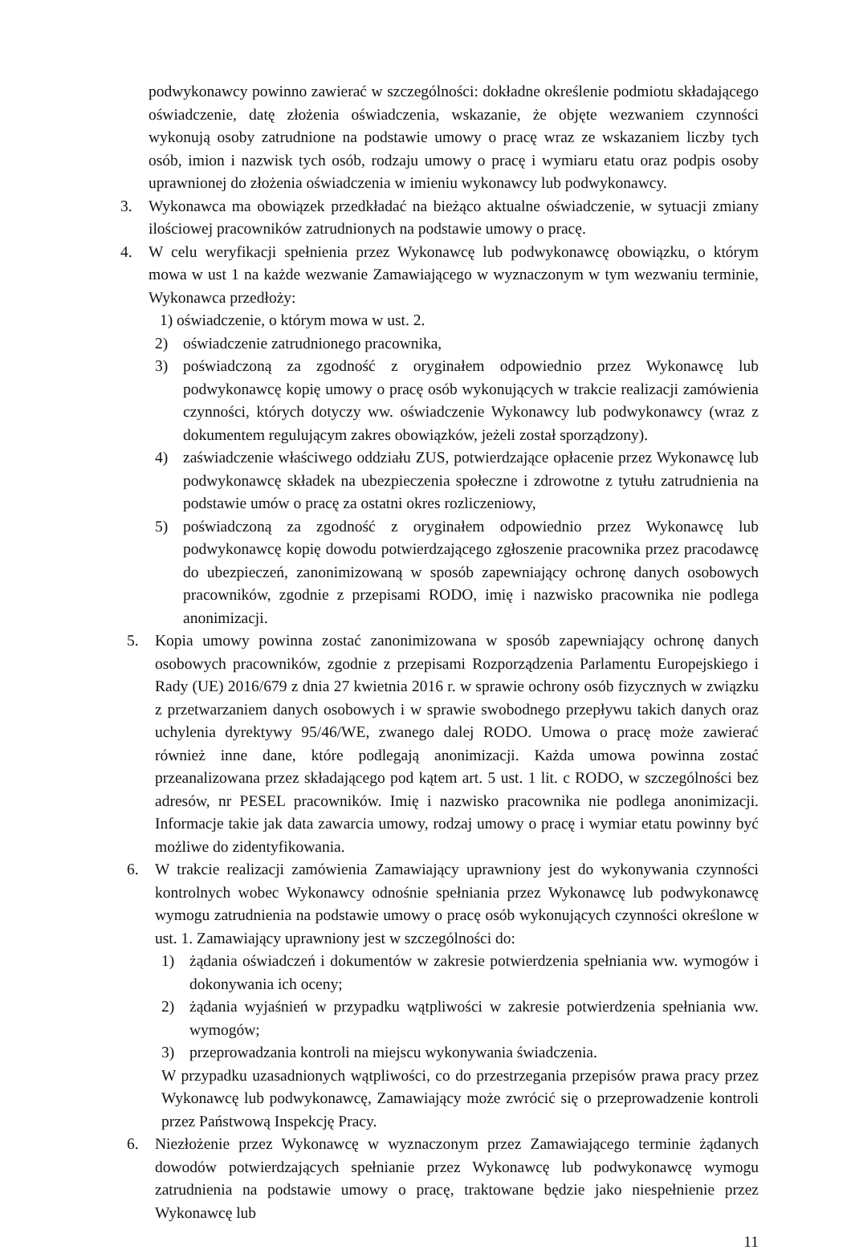podwykonawcy powinno zawierać w szczególności: dokładne określenie podmiotu składającego oświadczenie, datę złożenia oświadczenia, wskazanie, że objęte wezwaniem czynności wykonują osoby zatrudnione na podstawie umowy o pracę wraz ze wskazaniem liczby tych osób, imion i nazwisk tych osób, rodzaju umowy o pracę i wymiaru etatu oraz podpis osoby uprawnionej do złożenia oświadczenia w imieniu wykonawcy lub podwykonawcy.
3. Wykonawca ma obowiązek przedkładać na bieżąco aktualne oświadczenie, w sytuacji zmiany ilościowej pracowników zatrudnionych na podstawie umowy o pracę.
4. W celu weryfikacji spełnienia przez Wykonawcę lub podwykonawcę obowiązku, o którym mowa w ust 1 na każde wezwanie Zamawiającego w wyznaczonym w tym wezwaniu terminie, Wykonawca przedłoży:
1) oświadczenie, o którym mowa w ust. 2.
2) oświadczenie zatrudnionego pracownika,
3) poświadczoną za zgodność z oryginałem odpowiednio przez Wykonawcę lub podwykonawcę kopię umowy o pracę osób wykonujących w trakcie realizacji zamówienia czynności, których dotyczy ww. oświadczenie Wykonawcy lub podwykonawcy (wraz z dokumentem regulującym zakres obowiązków, jeżeli został sporządzony).
4) zaświadczenie właściwego oddziału ZUS, potwierdzające opłacenie przez Wykonawcę lub podwykonawcę składek na ubezpieczenia społeczne i zdrowotne z tytułu zatrudnienia na podstawie umów o pracę za ostatni okres rozliczeniowy,
5) poświadczoną za zgodność z oryginałem odpowiednio przez Wykonawcę lub podwykonawcę kopię dowodu potwierdzającego zgłoszenie pracownika przez pracodawcę do ubezpieczeń, zanonimizowaną w sposób zapewniający ochronę danych osobowych pracowników, zgodnie z przepisami RODO, imię i nazwisko pracownika nie podlega anonimizacji.
5. Kopia umowy powinna zostać zanonimizowana w sposób zapewniający ochronę danych osobowych pracowników, zgodnie z przepisami Rozporządzenia Parlamentu Europejskiego i Rady (UE) 2016/679 z dnia 27 kwietnia 2016 r. w sprawie ochrony osób fizycznych w związku z przetwarzaniem danych osobowych i w sprawie swobodnego przepływu takich danych oraz uchylenia dyrektywy 95/46/WE, zwanego dalej RODO. Umowa o pracę może zawierać również inne dane, które podlegają anonimizacji. Każda umowa powinna zostać przeanalizowana przez składającego pod kątem art. 5 ust. 1 lit. c RODO, w szczególności bez adresów, nr PESEL pracowników. Imię i nazwisko pracownika nie podlega anonimizacji. Informacje takie jak data zawarcia umowy, rodzaj umowy o pracę i wymiar etatu powinny być możliwe do zidentyfikowania.
6. W trakcie realizacji zamówienia Zamawiający uprawniony jest do wykonywania czynności kontrolnych wobec Wykonawcy odnośnie spełniania przez Wykonawcę lub podwykonawcę wymogu zatrudnienia na podstawie umowy o pracę osób wykonujących czynności określone w ust. 1. Zamawiający uprawniony jest w szczególności do:
1) żądania oświadczeń i dokumentów w zakresie potwierdzenia spełniania ww. wymogów i dokonywania ich oceny;
2) żądania wyjaśnień w przypadku wątpliwości w zakresie potwierdzenia spełniania ww. wymogów;
3) przeprowadzania kontroli na miejscu wykonywania świadczenia.
W przypadku uzasadnionych wątpliwości, co do przestrzegania przepisów prawa pracy przez Wykonawcę lub podwykonawcę, Zamawiający może zwrócić się o przeprowadzenie kontroli przez Państwową Inspekcję Pracy.
6. Niezłożenie przez Wykonawcę w wyznaczonym przez Zamawiającego terminie żądanych dowodów potwierdzających spełnianie przez Wykonawcę lub podwykonawcę wymogu zatrudnienia na podstawie umowy o pracę, traktowane będzie jako niespełnienie przez Wykonawcę lub
11